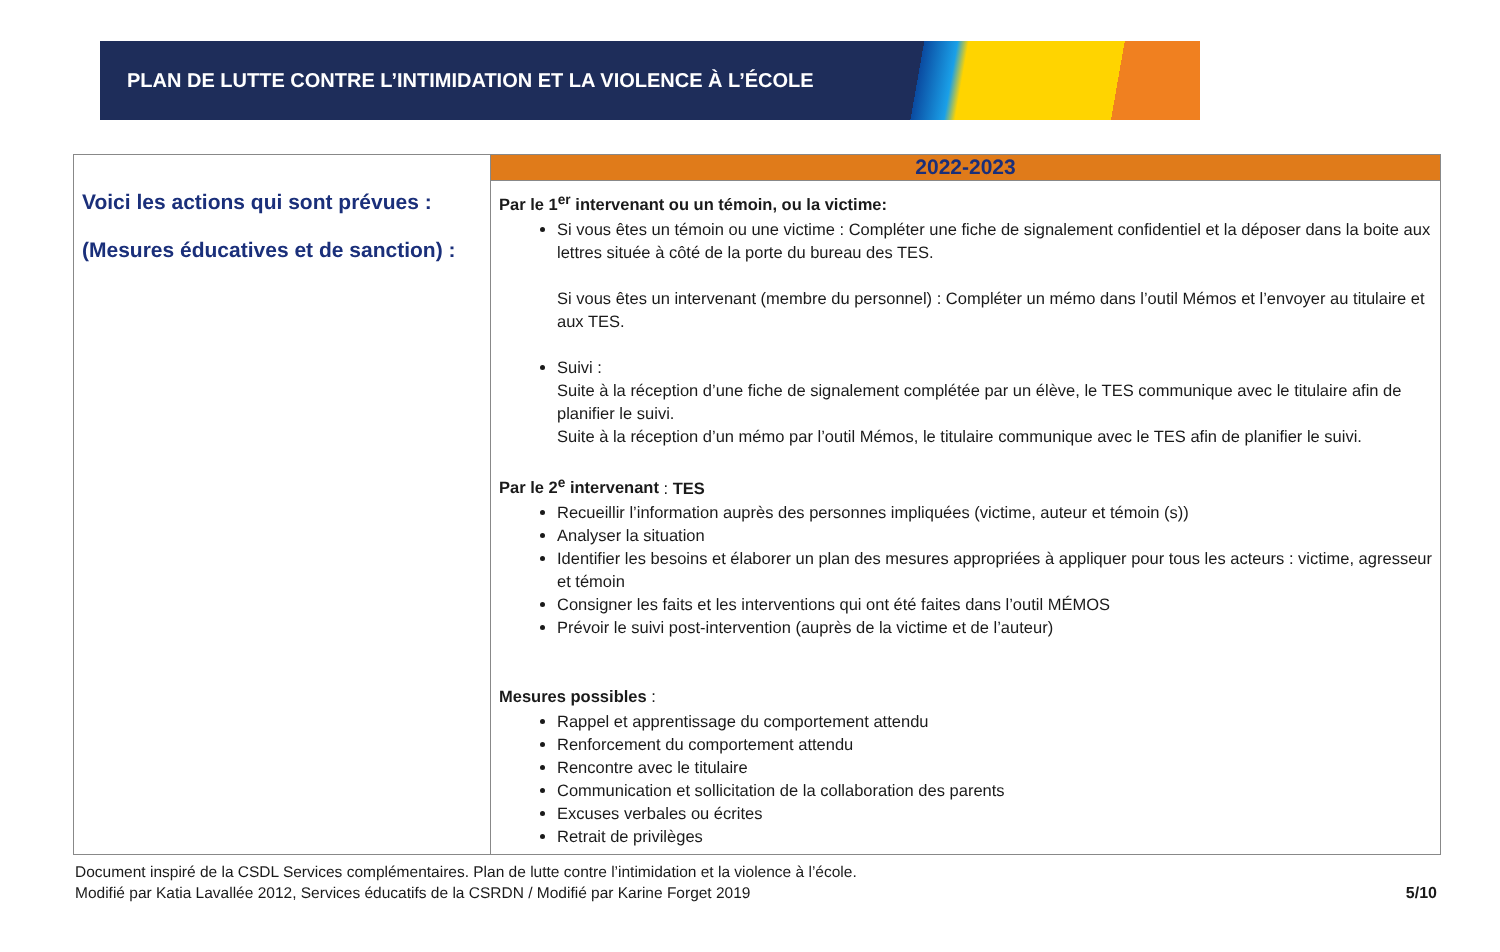PLAN DE LUTTE CONTRE L’INTIMIDATION ET LA VIOLENCE À L’ÉCOLE
| Voici les actions qui sont prévues : (Mesures éducatives et de sanction) : | 2022-2023 |
| | Par le 1<sup>er</sup> intervenant ou un témoin, ou la victime: Si vous êtes un témoin ou une victime : Compléter une fiche de signalement confidentiel et la déposer dans la boite aux lettres située à côté de la porte du bureau des TES. Si vous êtes un intervenant (membre du personnel) : Compléter un mémo dans l’outil Mémos et l’envoyer au titulaire et aux TES. Suivi : Suite à la réception d’une fiche de signalement complétée par un élève, le TES communique avec le titulaire afin de planifier le suivi. Suite à la réception d’un mémo par l’outil Mémos, le titulaire communique avec le TES afin de planifier le suivi. Par le 2<sup>e</sup> intervenant : TES Recueillir l’information auprès des personnes impliquées (victime, auteur et témoin (s)) Analyser la situation Identifier les besoins et élaborer un plan des mesures appropriées à appliquer pour tous les acteurs : victime, agresseur et témoin Consigner les faits et les interventions qui ont été faites dans l’outil MÉMOS Prévoir le suivi post-intervention (auprès de la victime et de l’auteur) Mesures possibles : Rappel et apprentissage du comportement attendu Renforcement du comportement attendu Rencontre avec le titulaire Communication et sollicitation de la collaboration des parents Excuses verbales ou écrites Retrait de privilèges |
Document inspiré de la CSDL Services complémentaires. Plan de lutte contre l’intimidation et la violence à l’école.
Modifié par Katia Lavallée 2012, Services éducatifs de la CSRDN / Modifié par Karine Forget 2019 5/10